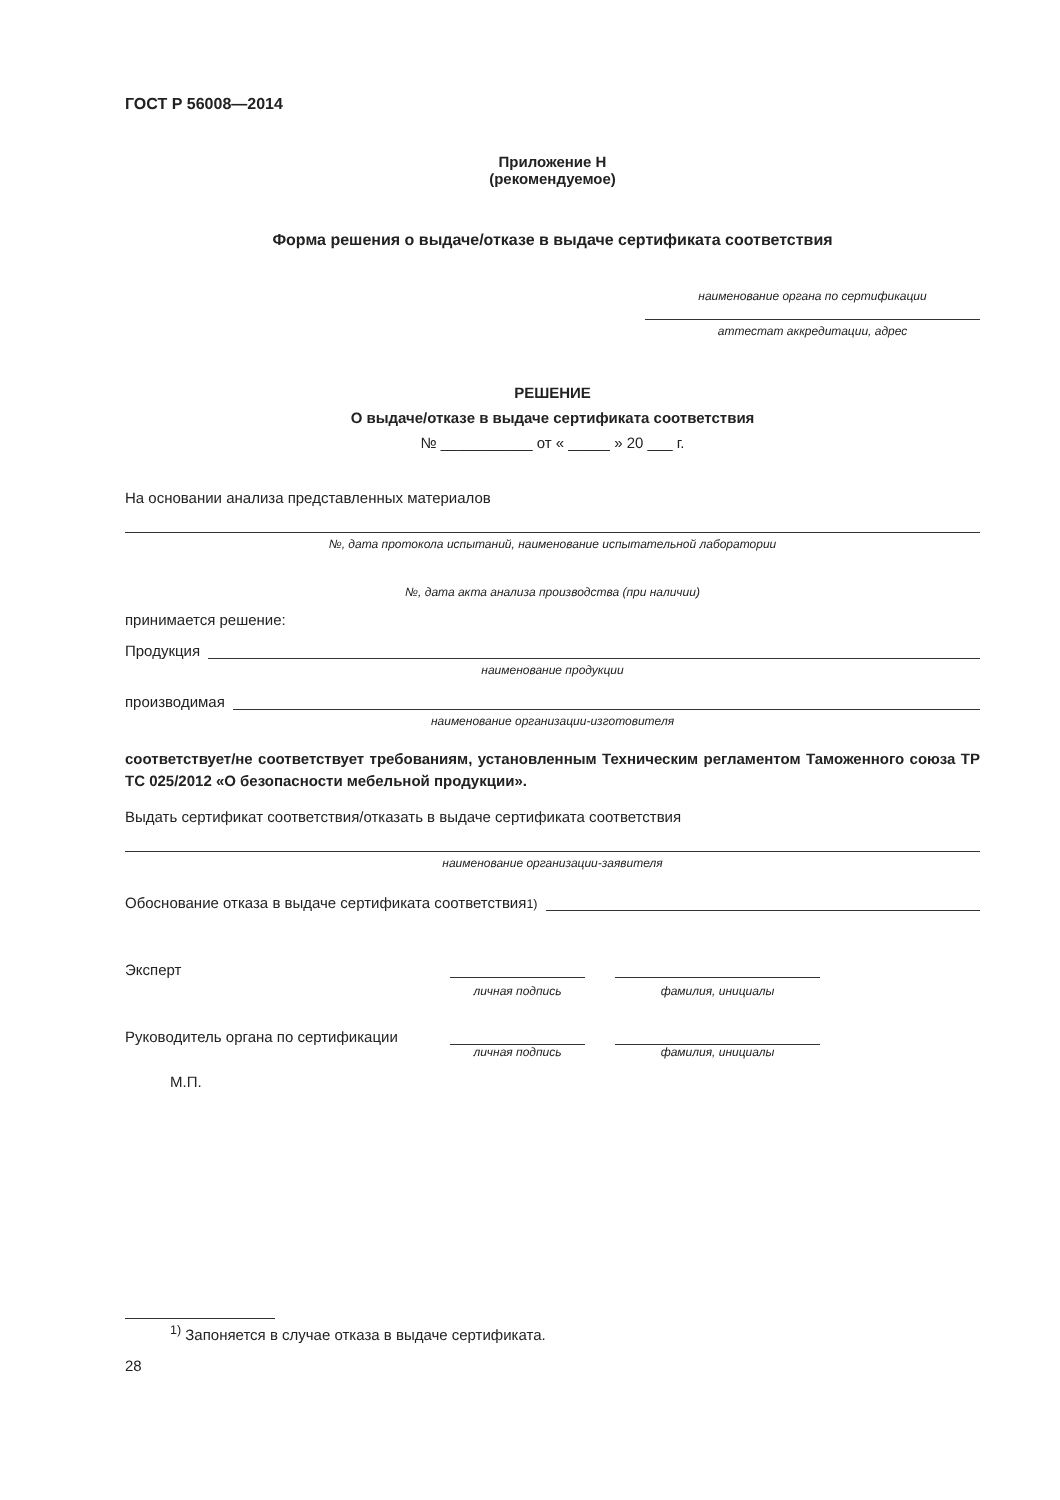ГОСТ Р 56008—2014
Приложение Н
(рекомендуемое)
Форма решения о выдаче/отказе в выдаче сертификата соответствия
наименование органа по сертификации
аттестат аккредитации, адрес
РЕШЕНИЕ
О выдаче/отказе в выдаче сертификата соответствия
№ ___________ от « _____ » 20 ___ г.
На основании анализа представленных материалов
№, дата протокола испытаний, наименование испытательной лаборатории
№, дата акта анализа производства (при наличии)
принимается решение:
Продукция
наименование продукции
производимая
наименование организации-изготовителя
соответствует/не соответствует требованиям, установленным Техническим регламентом Таможенного союза ТР ТС 025/2012 «О безопасности мебельной продукции».
Выдать сертификат соответствия/отказать в выдаче сертификата соответствия
наименование организации-заявителя
Обоснование отказа в выдаче сертификата соответствия<sup>1)</sup>
Эксперт
личная подпись
фамилия, инициалы
Руководитель органа по сертификации
личная подпись
фамилия, инициалы
М.П.
<sup>1)</sup> Запоняется в случае отказа в выдаче сертификата.
28